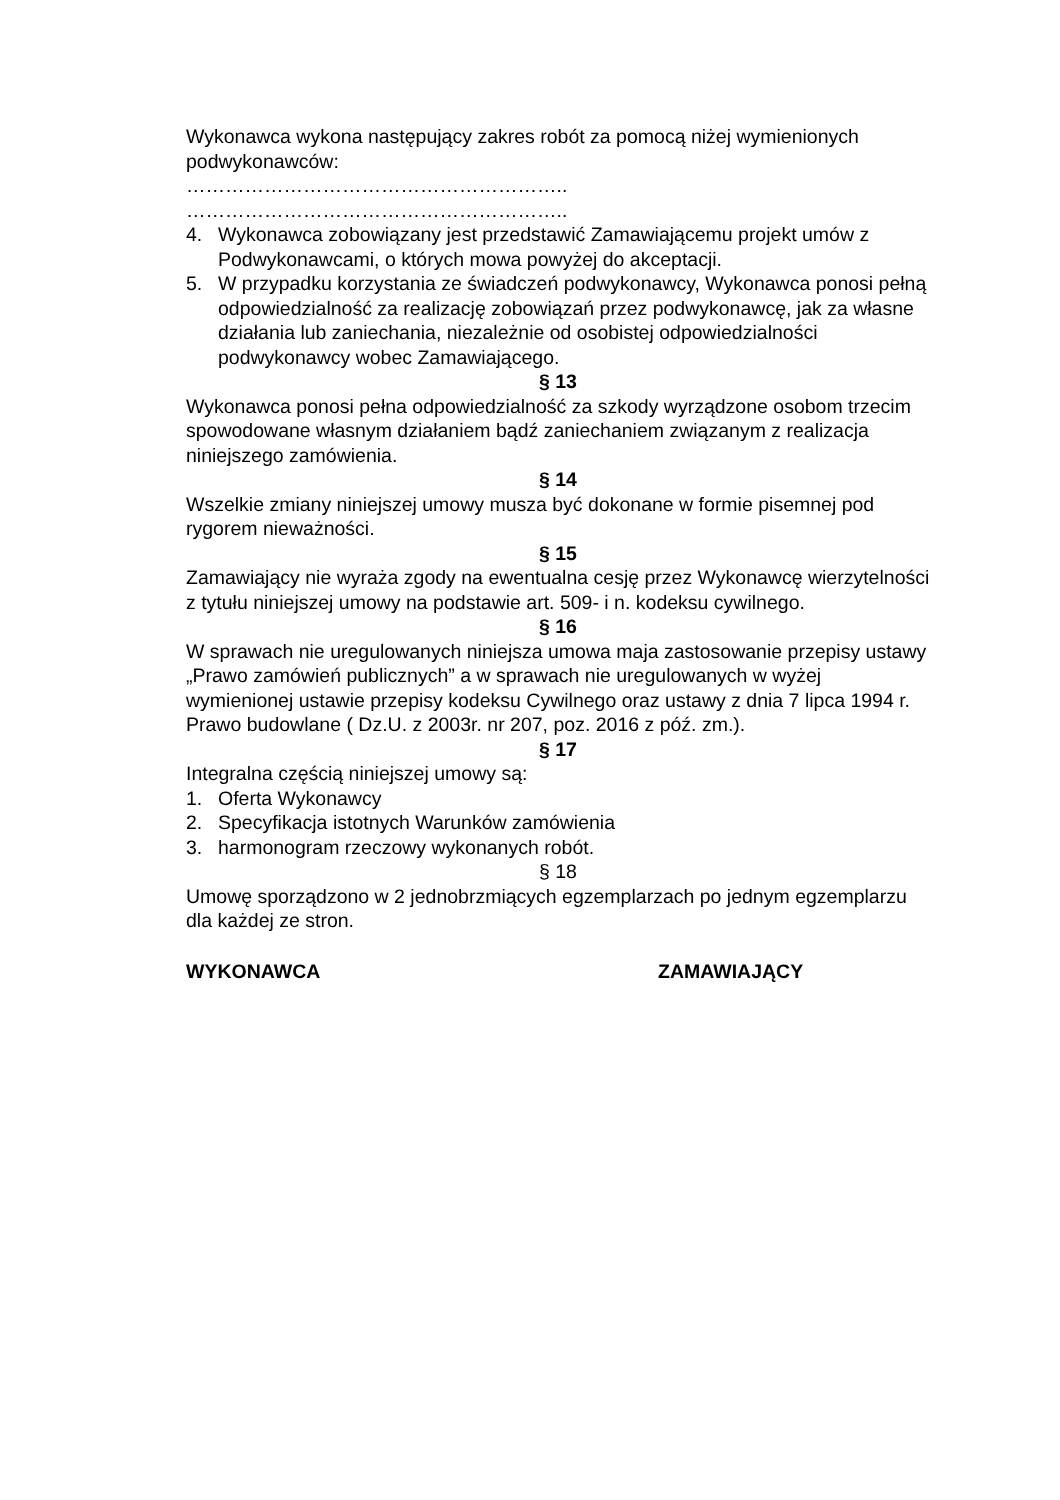Wykonawca wykona następujący zakres robót za pomocą niżej wymienionych podwykonawców:
…………………………………………………..
…………………………………………………..
4. Wykonawca zobowiązany jest przedstawić Zamawiającemu projekt umów z Podwykonawcami, o których mowa powyżej do akceptacji.
5. W przypadku korzystania ze świadczeń podwykonawcy, Wykonawca ponosi pełną odpowiedzialność za realizację zobowiązań przez podwykonawcę, jak za własne działania lub zaniechania, niezależnie od osobistej odpowiedzialności podwykonawcy wobec Zamawiającego.
§ 13
Wykonawca ponosi pełna odpowiedzialność za szkody wyrządzone osobom trzecim spowodowane własnym działaniem bądź zaniechaniem związanym z realizacja niniejszego zamówienia.
§ 14
Wszelkie zmiany niniejszej umowy musza być dokonane w formie pisemnej pod rygorem nieważności.
§ 15
Zamawiający nie wyraża zgody na ewentualna cesję przez Wykonawcę wierzytelności z tytułu niniejszej umowy na podstawie art. 509- i n. kodeksu cywilnego.
§ 16
W sprawach nie uregulowanych niniejsza umowa maja zastosowanie przepisy ustawy „Prawo zamówień publicznych” a w sprawach nie uregulowanych w wyżej wymienionej ustawie przepisy kodeksu Cywilnego oraz ustawy z dnia 7 lipca 1994 r. Prawo budowlane ( Dz.U. z 2003r. nr 207, poz. 2016 z póź. zm.).
§ 17
Integralna częścią niniejszej umowy są:
1. Oferta Wykonawcy
2. Specyfikacja istotnych Warunków zamówienia
3. harmonogram rzeczowy wykonanych robót.
§ 18
Umowę sporządzono w 2 jednobrzmiących egzemplarzach po jednym egzemplarzu dla każdej ze stron.
WYKONAWCA ZAMAWIAJĄCY